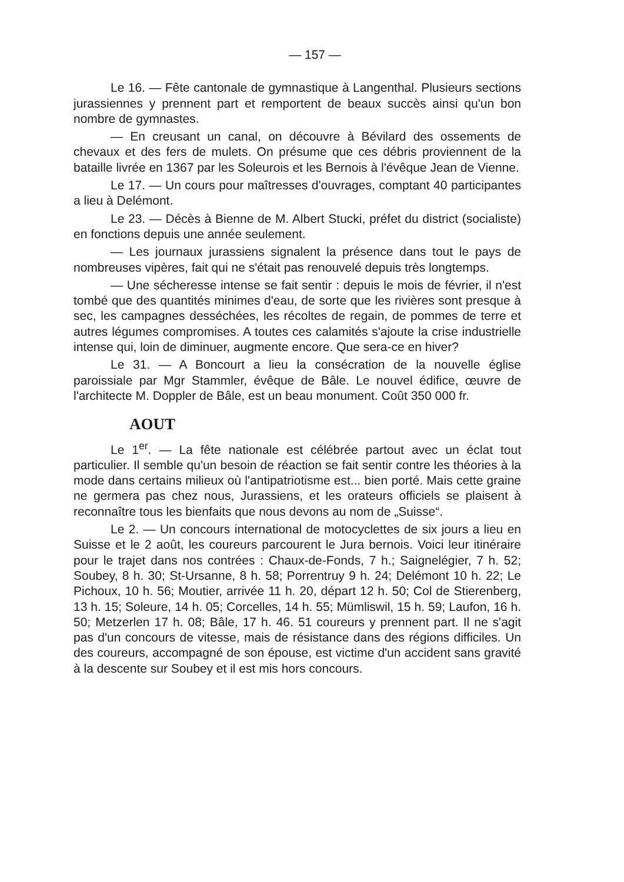— 157 —
Le 16. — Fête cantonale de gymnastique à Langenthal. Plusieurs sections jurassiennes y prennent part et remportent de beaux succès ainsi qu'un bon nombre de gymnastes.
— En creusant un canal, on découvre à Bévilard des ossements de chevaux et des fers de mulets. On présume que ces débris proviennent de la bataille livrée en 1367 par les Soleurois et les Bernois à l'évêque Jean de Vienne.
Le 17. — Un cours pour maîtresses d'ouvrages, comptant 40 participantes a lieu à Delémont.
Le 23. — Décès à Bienne de M. Albert Stucki, préfet du district (socialiste) en fonctions depuis une année seulement.
— Les journaux jurassiens signalent la présence dans tout le pays de nombreuses vipères, fait qui ne s'était pas renouvelé depuis très longtemps.
— Une sécheresse intense se fait sentir : depuis le mois de février, il n'est tombé que des quantités minimes d'eau, de sorte que les rivières sont presque à sec, les campagnes desséchées, les récoltes de regain, de pommes de terre et autres légumes compromises. A toutes ces calamités s'ajoute la crise industrielle intense qui, loin de diminuer, augmente encore. Que sera-ce en hiver?
Le 31. — A Boncourt a lieu la consécration de la nouvelle église paroissiale par Mgr Stammler, évêque de Bâle. Le nouvel édifice, œuvre de l'architecte M. Doppler de Bâle, est un beau monument. Coût 350 000 fr.
AOUT
Le 1<sup>er</sup>. — La fête nationale est célébrée partout avec un éclat tout particulier. Il semble qu'un besoin de réaction se fait sentir contre les théories à la mode dans certains milieux où l'antipatriotisme est... bien porté. Mais cette graine ne germera pas chez nous, Jurassiens, et les orateurs officiels se plaisent à reconnaître tous les bienfaits que nous devons au nom de „Suisse“.
Le 2. — Un concours international de motocyclettes de six jours a lieu en Suisse et le 2 août, les coureurs parcourent le Jura bernois. Voici leur itinéraire pour le trajet dans nos contrées : Chaux-de-Fonds, 7 h.; Saignelégier, 7 h. 52; Soubey, 8 h. 30; St-Ursanne, 8 h. 58; Porrentruy 9 h. 24; Delémont 10 h. 22; Le Pichoux, 10 h. 56; Moutier, arrivée 11 h. 20, départ 12 h. 50; Col de Stierenberg, 13 h. 15; Soleure, 14 h. 05; Corcelles, 14 h. 55; Mümliswil, 15 h. 59; Laufon, 16 h. 50; Metzerlen 17 h. 08; Bâle, 17 h. 46. 51 coureurs y prennent part. Il ne s'agit pas d'un concours de vitesse, mais de résistance dans des régions difficiles. Un des coureurs, accompagné de son épouse, est victime d'un accident sans gravité à la descente sur Soubey et il est mis hors concours.